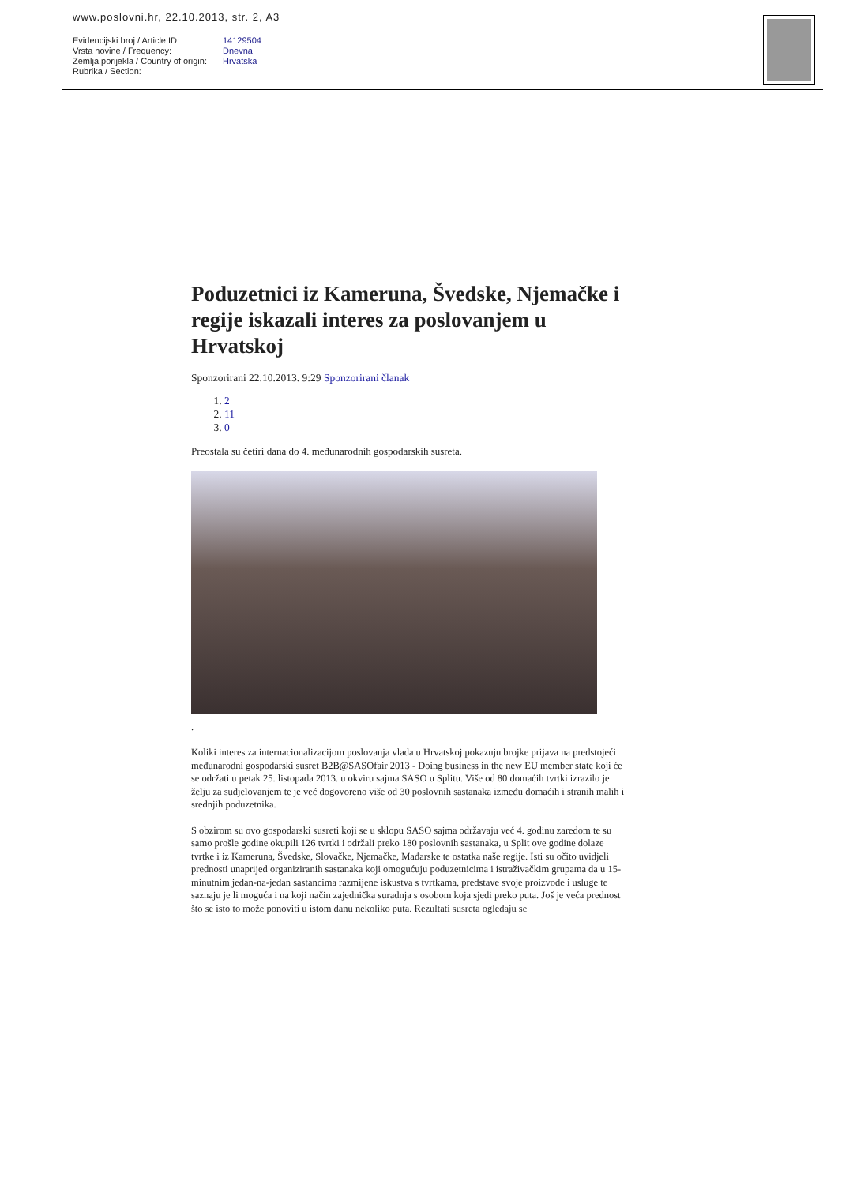www.poslovni.hr, 22.10.2013, str. 2, A3
Evidencijski broj / Article ID: 14129504 Vrsta novine / Frequency: Dnevna Zemlja porijekla / Country of origin: Hrvatska Rubrika / Section:
Poduzetnici iz Kameruna, Švedske, Njemačke i regije iskazali interes za poslovanjem u Hrvatskoj
Sponzorirani 22.10.2013. 9:29 Sponzorirani članak
1. 2
2. 11
3. 0
Preostala su četiri dana do 4. međunarodnih gospodarskih susreta.
.
Koliki interes za internacionalizacijom poslovanja vlada u Hrvatskoj pokazuju brojke prijava na predstojeći međunarodni gospodarski susret B2B@SASOfair 2013 - Doing business in the new EU member state koji će se održati u petak 25. listopada 2013. u okviru sajma SASO u Splitu. Više od 80 domaćih tvrtki izrazilo je želju za sudjelovanjem te je već dogovoreno više od 30 poslovnih sastanaka između domaćih i stranih malih i srednjih poduzetnika.
S obzirom su ovo gospodarski susreti koji se u sklopu SASO sajma održavaju već 4. godinu zaredom te su samo prošle godine okupili 126 tvrtki i održali preko 180 poslovnih sastanaka, u Split ove godine dolaze tvrtke i iz Kameruna, Švedske, Slovačke, Njemačke, Mađarske te ostatka naše regije. Isti su očito uvidjeli prednosti unaprijed organiziranih sastanaka koji omogućuju poduzetnicima i istraživačkim grupama da u 15-minutnim jedan-na-jedan sastancima razmijene iskustva s tvrtkama, predstave svoje proizvode i usluge te saznaju je li moguća i na koji način zajednička suradnja s osobom koja sjedi preko puta. Još je veća prednost što se isto to može ponoviti u istom danu nekoliko puta. Rezultati susreta ogledaju se